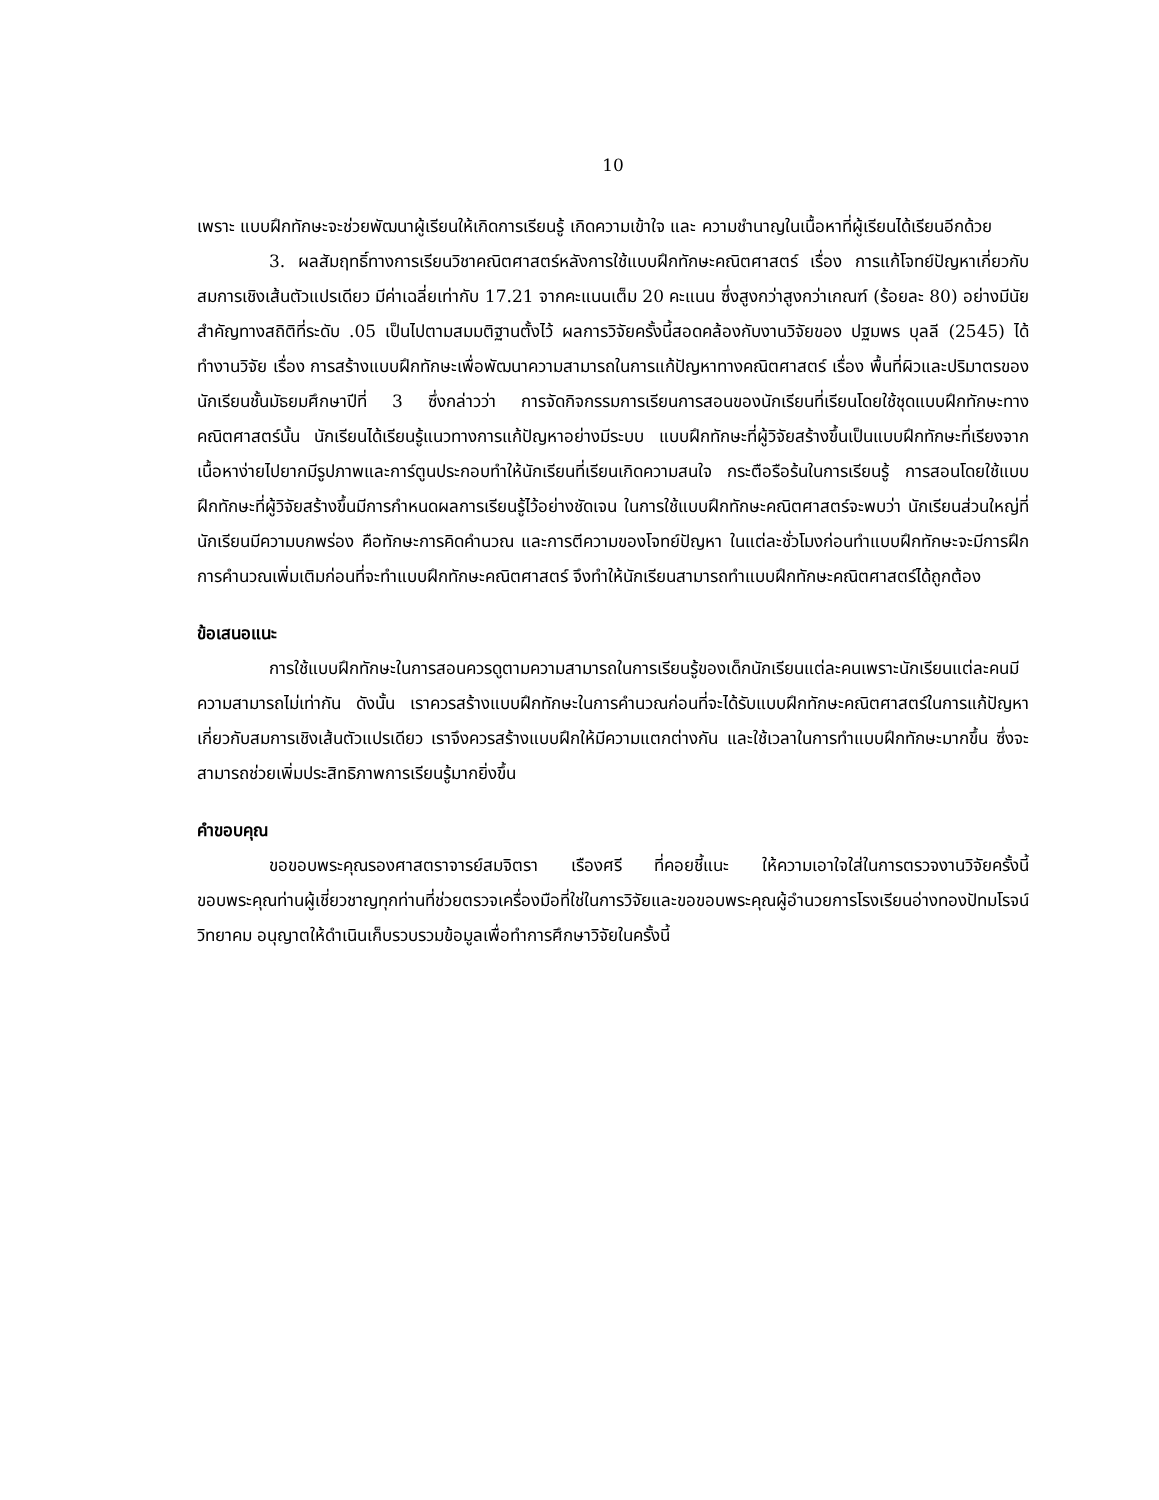10
เพราะ แบบฝึกทักษะจะช่วยพัฒนาผู้เรียนให้เกิดการเรียนรู้ เกิดความเข้าใจ และ ความชำนาญในเนื้อหาที่ผู้เรียนได้เรียนอีกด้วย
3. ผลสัมฤทธิ์ทางการเรียนวิชาคณิตศาสตร์หลังการใช้แบบฝึกทักษะคณิตศาสตร์ เรื่อง การแก้โจทย์ปัญหาเกี่ยวกับสมการเชิงเส้นตัวแปรเดียว มีค่าเฉลี่ยเท่ากับ 17.21 จากคะแนนเต็ม 20 คะแนน ซึ่งสูงกว่าสูงกว่าเกณฑ์ (ร้อยละ 80) อย่างมีนัยสำคัญทางสถิติที่ระดับ .05 เป็นไปตามสมมติฐานตั้งไว้ ผลการวิจัยครั้งนี้สอดคล้องกับงานวิจัยของ ปฐมพร บุลลี (2545) ได้ทำงานวิจัย เรื่อง การสร้างแบบฝึกทักษะเพื่อพัฒนาความสามารถในการแก้ปัญหาทางคณิตศาสตร์ เรื่อง พื้นที่ผิวและปริมาตรของนักเรียนชั้นมัธยมศึกษาปีที่ 3 ซึ่งกล่าวว่า การจัดกิจกรรมการเรียนการสอนของนักเรียนที่เรียนโดยใช้ชุดแบบฝึกทักษะทางคณิตศาสตร์นั้น นักเรียนได้เรียนรู้แนวทางการแก้ปัญหาอย่างมีระบบ แบบฝึกทักษะที่ผู้วิจัยสร้างขึ้นเป็นแบบฝึกทักษะที่เรียงจากเนื้อหาง่ายไปยากมีรูปภาพและการ์ตูนประกอบทำให้นักเรียนที่เรียนเกิดความสนใจ กระตือรือร้นในการเรียนรู้ การสอนโดยใช้แบบฝึกทักษะที่ผู้วิจัยสร้างขึ้นมีการกำหนดผลการเรียนรู้ไว้อย่างชัดเจน ในการใช้แบบฝึกทักษะคณิตศาสตร์จะพบว่า นักเรียนส่วนใหญ่ที่นักเรียนมีความบกพร่อง คือทักษะการคิดคำนวณ และการตีความของโจทย์ปัญหา ในแต่ละชั่วโมงก่อนทำแบบฝึกทักษะจะมีการฝึกการคำนวณเพิ่มเติมก่อนที่จะทำแบบฝึกทักษะคณิตศาสตร์ จึงทำให้นักเรียนสามารถทำแบบฝึกทักษะคณิตศาสตร์ได้ถูกต้อง
ข้อเสนอแนะ
การใช้แบบฝึกทักษะในการสอนควรดูตามความสามารถในการเรียนรู้ของเด็กนักเรียนแต่ละคนเพราะนักเรียนแต่ละคนมีความสามารถไม่เท่ากัน ดังนั้น เราควรสร้างแบบฝึกทักษะในการคำนวณก่อนที่จะได้รับแบบฝึกทักษะคณิตศาสตร์ในการแก้ปัญหาเกี่ยวกับสมการเชิงเส้นตัวแปรเดียว เราจึงควรสร้างแบบฝึกให้มีความแตกต่างกัน และใช้เวลาในการทำแบบฝึกทักษะมากขึ้น ซึ่งจะสามารถช่วยเพิ่มประสิทธิภาพการเรียนรู้มากยิ่งขึ้น
คำขอบคุณ
ขอขอบพระคุณรองศาสตราจารย์สมจิตรา เรืองศรี ที่คอยชี้แนะ ให้ความเอาใจใส่ในการตรวจงานวิจัยครั้งนี้ ขอบพระคุณท่านผู้เชี่ยวชาญทุกท่านที่ช่วยตรวจเครื่องมือที่ใช่ในการวิจัยและขอขอบพระคุณผู้อำนวยการโรงเรียนอ่างทองปัทมโรจน์วิทยาคม อนุญาตให้ดำเนินเก็บรวบรวมข้อมูลเพื่อทำการศึกษาวิจัยในครั้งนี้